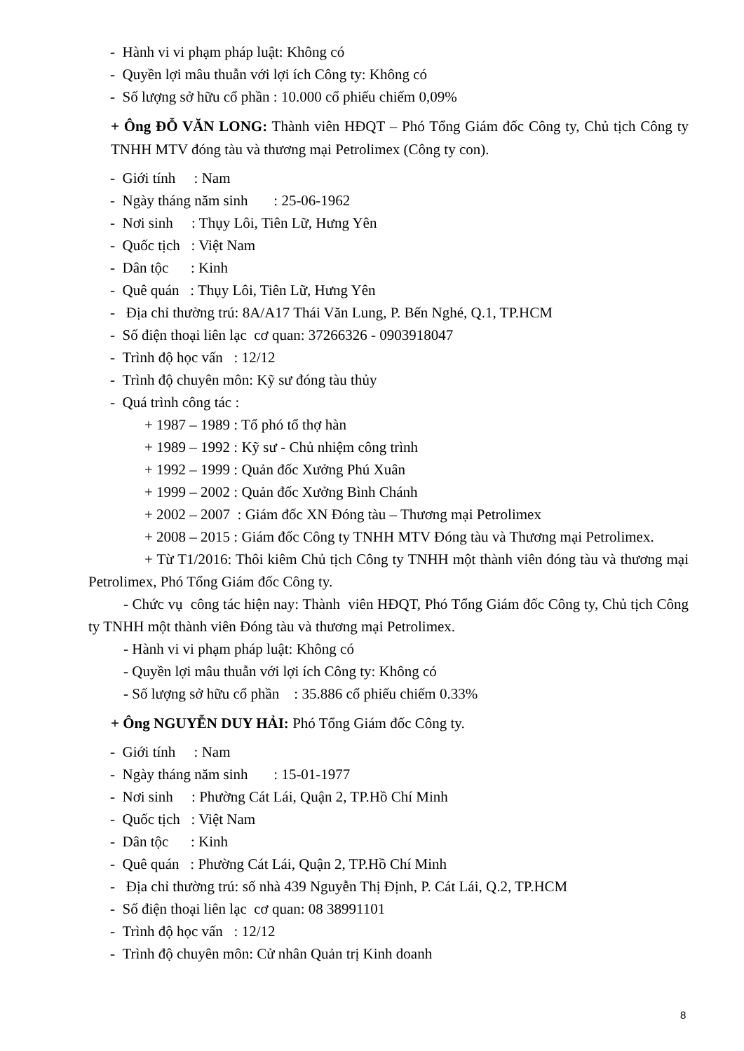- Hành vi vi phạm pháp luật: Không có
- Quyền lợi mâu thuẫn với lợi ích Công ty: Không có
- Số lượng sở hữu cổ phần : 10.000 cổ phiếu chiếm 0,09%
+ Ông ĐỖ VĂN LONG: Thành viên HĐQT – Phó Tổng Giám đốc Công ty, Chủ tịch Công ty TNHH MTV đóng tàu và thương mại Petrolimex (Công ty con).
- Giới tính : Nam
- Ngày tháng năm sinh : 25-06-1962
- Nơi sinh : Thụy Lôi, Tiên Lữ, Hưng Yên
- Quốc tịch : Việt Nam
- Dân tộc : Kinh
- Quê quán : Thụy Lôi, Tiên Lữ, Hưng Yên
- Địa chỉ thường trú: 8A/A17 Thái Văn Lung, P. Bến Nghé, Q.1, TP.HCM
- Số điện thoại liên lạc cơ quan: 37266326 - 0903918047
- Trình độ học vấn : 12/12
- Trình độ chuyên môn: Kỹ sư đóng tàu thủy
- Quá trình công tác :
+ 1987 – 1989 : Tổ phó tổ thợ hàn
+ 1989 – 1992 : Kỹ sư - Chủ nhiệm công trình
+ 1992 – 1999 : Quản đốc Xưởng Phú Xuân
+ 1999 – 2002 : Quản đốc Xưởng Bình Chánh
+ 2002 – 2007 : Giám đốc XN Đóng tàu – Thương mại Petrolimex
+ 2008 – 2015 : Giám đốc Công ty TNHH MTV Đóng tàu và Thương mại Petrolimex.
+ Từ T1/2016: Thôi kiêm Chủ tịch Công ty TNHH một thành viên đóng tàu và thương mại Petrolimex, Phó Tổng Giám đốc Công ty.
- Chức vụ công tác hiện nay: Thành viên HĐQT, Phó Tổng Giám đốc Công ty, Chủ tịch Công ty TNHH một thành viên Đóng tàu và thương mại Petrolimex.
- Hành vi vi phạm pháp luật: Không có
- Quyền lợi mâu thuẫn với lợi ích Công ty: Không có
- Số lượng sở hữu cổ phần : 35.886 cổ phiếu chiếm 0.33%
+ Ông NGUYỄN DUY HẢI: Phó Tổng Giám đốc Công ty.
- Giới tính : Nam
- Ngày tháng năm sinh : 15-01-1977
- Nơi sinh : Phường Cát Lái, Quận 2, TP.Hồ Chí Minh
- Quốc tịch : Việt Nam
- Dân tộc : Kinh
- Quê quán : Phường Cát Lái, Quận 2, TP.Hồ Chí Minh
- Địa chỉ thường trú: số nhà 439 Nguyễn Thị Định, P. Cát Lái, Q.2, TP.HCM
- Số điện thoại liên lạc cơ quan: 08 38991101
- Trình độ học vấn : 12/12
- Trình độ chuyên môn: Cử nhân Quản trị Kinh doanh
8